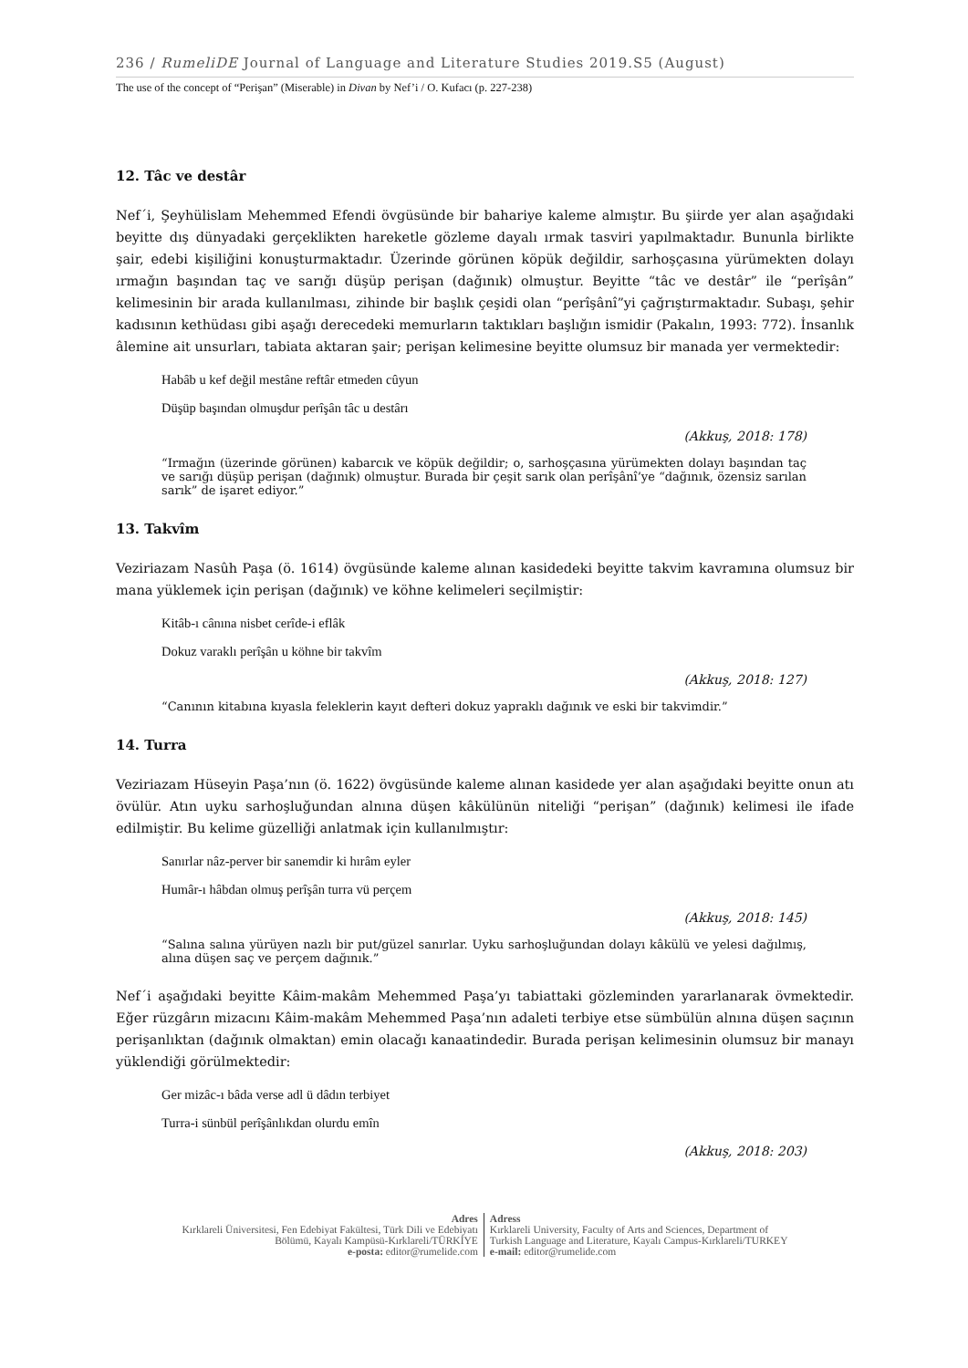236 / RumeliDE Journal of Language and Literature Studies 2019.S5 (August)
The use of the concept of “Perişan” (Miserable) in Divan by Nef’i / O. Kufacı (p. 227-238)
12. Tâc ve destâr
Nef´i, Şeyhülislam Mehemmed Efendi övgüsünde bir bahariye kaleme almıştır. Bu şiirde yer alan aşağıdaki beyitte dış dünyadaki gerçeklikten hareketle gözleme dayalı ırmak tasviri yapılmaktadır. Bununla birlikte şair, edebi kişiliğini konuşturmaktadır. Üzerinde görünen köpük değildir, sarhoşçasına yürümekten dolayı ırmağın başından taç ve sarığı düşüp perişan (dağınık) olmuştur. Beyitte “tâc ve destâr” ile “perîşân” kelimesinin bir arada kullanılması, zihinde bir başlık çeşidi olan “perîşânî”yi çağrıştırmaktadır. Subaşı, şehir kadısının kethüdası gibi aşağı derecedeki memurların taktıkları başlığın ismidir (Pakalın, 1993: 772). İnsanlık âlemine ait unsurları, tabiata aktaran şair; perişan kelimesine beyitte olumsuz bir manada yer vermektedir:
Habâb u kef değil mestâne reftâr etmeden cûyun
Düşüp başından olmuşdur perîşân tâc u destârı
(Akkuş, 2018: 178)
“Irmağın (üzerinde görünen) kabarcık ve köpük değildir; o, sarhoşçasına yürümekten dolayı başından taç ve sarığı düşüp perişan (dağınık) olmuştur. Burada bir çeşit sarık olan perîşânî’ye “dağınık, özensiz sarılan sarık” de işaret ediyor.”
13. Takvîm
Veziriazam Nasûh Paşa (ö. 1614) övgüsünde kaleme alınan kasidedeki beyitte takvim kavramına olumsuz bir mana yüklemek için perişan (dağınık) ve köhne kelimeleri seçilmiştir:
Kitâb-ı cânına nisbet cerîde-i eflâk
Dokuz varaklı perîşân u köhne bir takvîm
(Akkuş, 2018: 127)
“Canının kitabına kıyasla feleklerin kayıt defteri dokuz yapraklı dağınık ve eski bir takvimdir.”
14. Turra
Veziriazam Hüseyin Paşa’nın (ö. 1622) övgüsünde kaleme alınan kasidede yer alan aşağıdaki beyitte onun atı övülür. Atın uyku sarhoşluğundan alnına düşen kâkülünün niteliği “perişan” (dağınık) kelimesi ile ifade edilmiştir. Bu kelime güzelliği anlatmak için kullanılmıştır:
Sanırlar nâz-perver bir sanemdir ki hırâm eyler
Humâr-ı hâbdan olmuş perîşân turra vü perçem
(Akkuş, 2018: 145)
“Salına salına yürüyen nazlı bir put/güzel sanırlar. Uyku sarhoşluğundan dolayı kâkülü ve yelesi dağılmış, alına düşen saç ve perçem dağınık.”
Nef´i aşağıdaki beyitte Kâim-makâm Mehemmed Paşa’yı tabiattaki gözleminden yararlanarak övmektedir. Eğer rüzgârın mizacını Kâim-makâm Mehemmed Paşa’nın adaleti terbiye etse sümbülün alnına düşen saçının perişanlıktan (dağınık olmaktan) emin olacağı kanaatindedir. Burada perişan kelimesinin olumsuz bir manayı yüklendiği görülmektedir:
Ger mizâc-ı bâda verse adl ü dâdın terbiyet
Turra-i sünbül perîşânlıkdan olurdu emîn
(Akkuş, 2018: 203)
Adres
Kırklareli Üniversitesi, Fen Edebiyat Fakültesi, Türk Dili ve Edebiyatı
Bölümü, Kayalı Kampüsü-Kırklareli/TÜRKİYE
e-posta: editor@rumelide.com
Adress
Kırklareli University, Faculty of Arts and Sciences, Department of
Turkish Language and Literature, Kayalı Campus-Kırklareli/TURKEY
e-mail: editor@rumelide.com